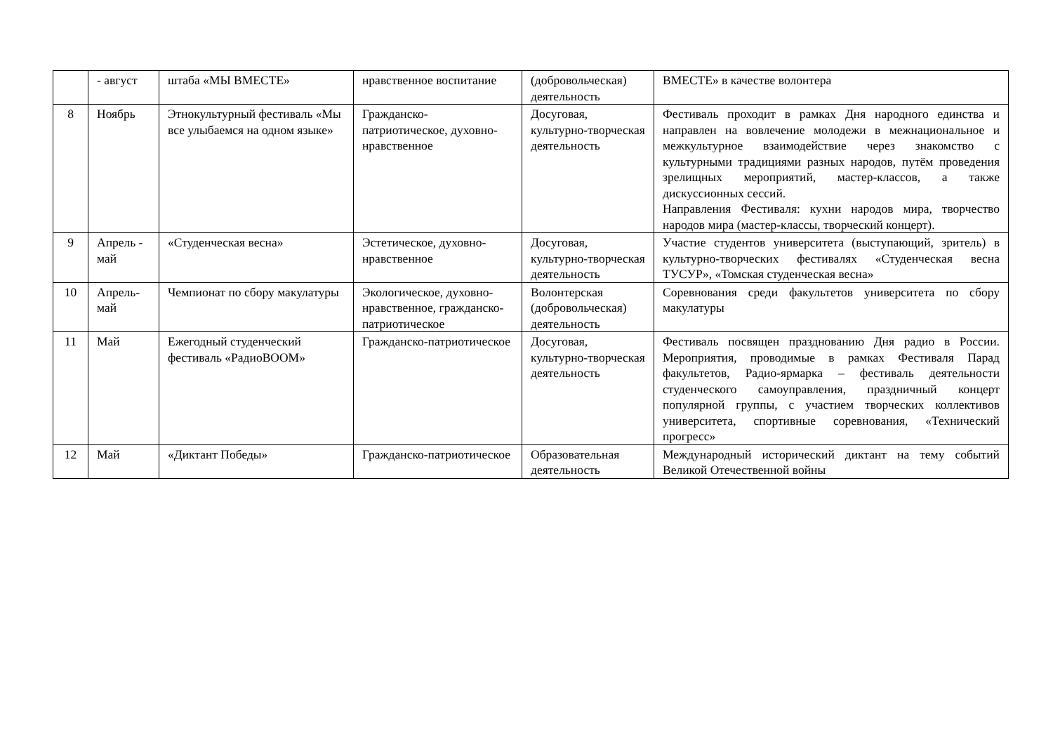| | - август | штаба «МЫ ВМЕСТЕ» | нравственное воспитание | (добровольческая) деятельность | ВМЕСТЕ» в качестве волонтера |
| 8 | Ноябрь | Этнокультурный фестиваль «Мы все улыбаемся на одном языке» | Гражданско-патриотическое, духовно-нравственное | Досуговая, культурно-творческая деятельность | Фестиваль проходит в рамках Дня народного единства и направлен на вовлечение молодежи в межнациональное и межкультурное взаимодействие через знакомство с культурными традициями разных народов, путём проведения зрелищных мероприятий, мастер-классов, а также дискуссионных сессий. Направления Фестиваля: кухни народов мира, творчество народов мира (мастер-классы, творческий концерт). |
| 9 | Апрель - май | «Студенческая весна» | Эстетическое, духовно-нравственное | Досуговая, культурно-творческая деятельность | Участие студентов университета (выступающий, зритель) в культурно-творческих фестивалях «Студенческая весна ТУСУР», «Томская студенческая весна» |
| 10 | Апрель-май | Чемпионат по сбору макулатуры | Экологическое, духовно-нравственное, гражданско-патриотическое | Волонтерская (добровольческая) деятельность | Соревнования среди факультетов университета по сбору макулатуры |
| 11 | Май | Ежегодный студенческий фестиваль «РадиоBOOM» | Гражданско-патриотическое | Досуговая, культурно-творческая деятельность | Фестиваль посвящен празднованию Дня радио в России. Мероприятия, проводимые в рамках Фестиваля Парад факультетов, Радио-ярмарка – фестиваль деятельности студенческого самоуправления, праздничный концерт популярной группы, с участием творческих коллективов университета, спортивные соревнования, «Технический прогресс» |
| 12 | Май | «Диктант Победы» | Гражданско-патриотическое | Образовательная деятельность | Международный исторический диктант на тему событий Великой Отечественной войны |